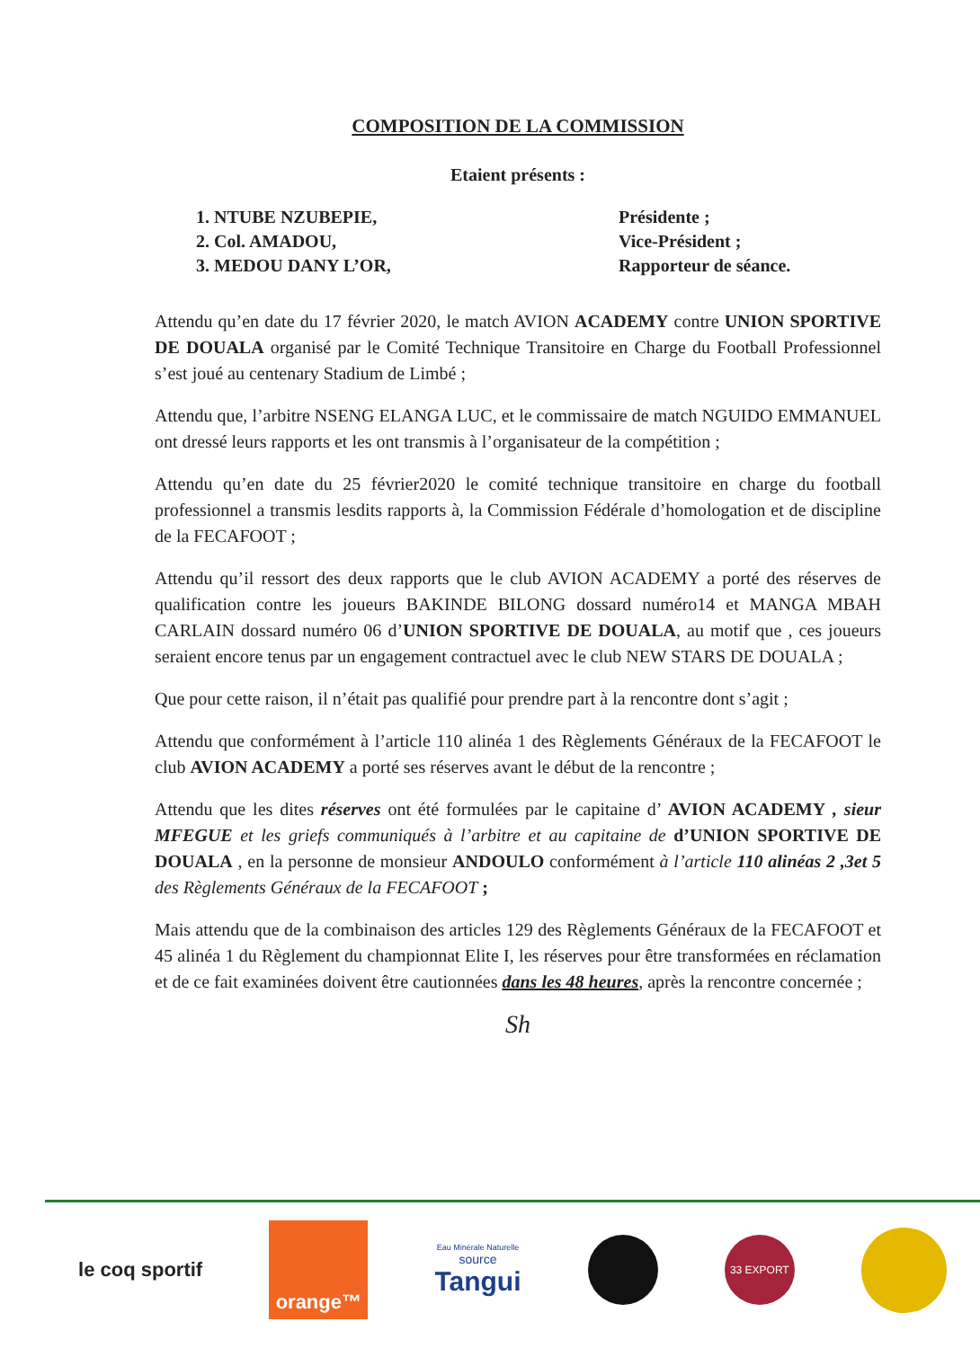COMPOSITION DE LA COMMISSION
Etaient présents :
1. NTUBE NZUBEPIE,
2. Col. AMADOU,
3. MEDOU DANY L’OR,
Présidente ;
Vice-Président ;
Rapporteur de séance.
Attendu qu’en date du 17 février 2020, le match AVION ACADEMY contre UNION SPORTIVE DE DOUALA organisé par le Comité Technique Transitoire en Charge du Football Professionnel s’est joué au centenary Stadium de Limbé ;
Attendu que, l’arbitre NSENG ELANGA LUC, et le commissaire de match NGUIDO EMMANUEL ont dressé leurs rapports et les ont transmis à l’organisateur de la compétition ;
Attendu qu’en date du 25 février2020 le comité technique transitoire en charge du football professionnel a transmis lesdits rapports à, la Commission Fédérale d’homologation et de discipline de la FECAFOOT ;
Attendu qu’il ressort des deux rapports que le club AVION ACADEMY a porté des réserves de qualification contre les joueurs BAKINDE BILONG dossard numéro14 et MANGA MBAH CARLAIN dossard numéro 06 d’UNION SPORTIVE DE DOUALA, au motif que , ces joueurs seraient encore tenus par un engagement contractuel avec le club NEW STARS DE DOUALA ;
Que pour cette raison, il n’était pas qualifié pour prendre part à la rencontre dont s’agit ;
Attendu que conformément à l’article 110 alinéa 1 des Règlements Généraux de la FECAFOOT le club AVION ACADEMY a porté ses réserves avant le début de la rencontre ;
Attendu que les dites réserves ont été formulées par le capitaine d’ AVION ACADEMY , sieur MFEGUE et les griefs communiqués à l’arbitre et au capitaine de d’UNION SPORTIVE DE DOUALA , en la personne de monsieur ANDOULO conformément à l’article 110 alinéas 2 ,3et 5 des Règlements Généraux de la FECAFOOT ;
Mais attendu que de la combinaison des articles 129 des Règlements Généraux de la FECAFOOT et 45 alinéa 1 du Règlement du championnat Elite I, les réserves pour être transformées en réclamation et de ce fait examinées doivent être cautionnées dans les 48 heures, après la rencontre concernée ;
Sh
le coq sportif
orange™
Eau Minérale Naturelle
source
Tangui
33 EXPORT